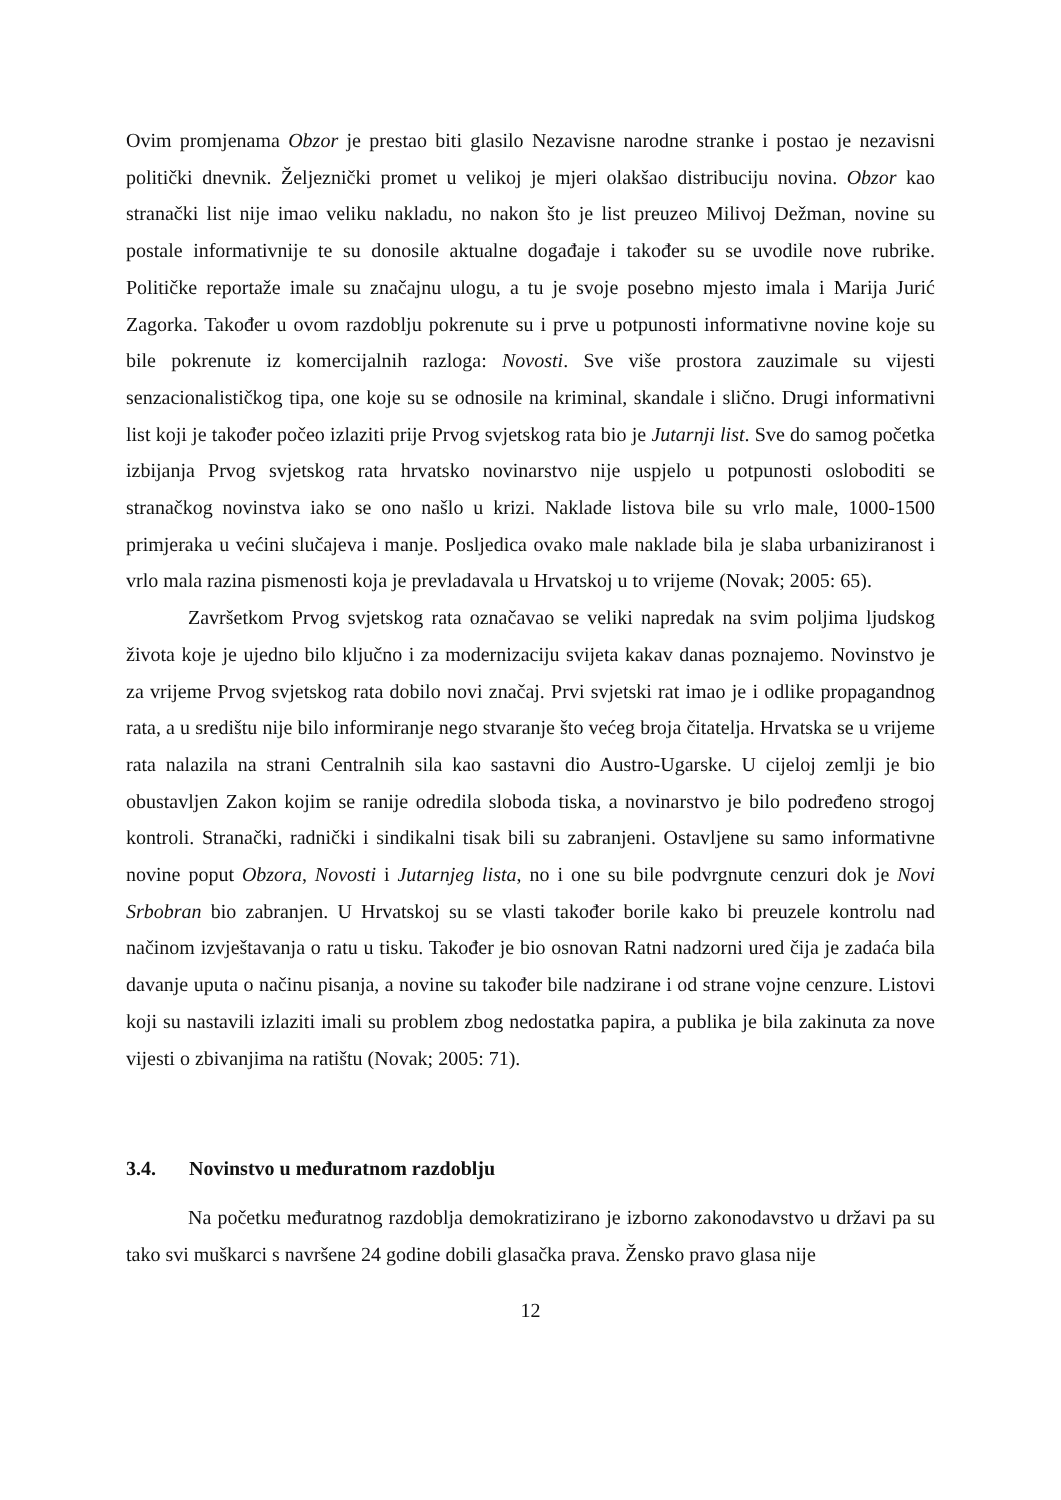Ovim promjenama Obzor je prestao biti glasilo Nezavisne narodne stranke i postao je nezavisni politički dnevnik. Željeznički promet u velikoj je mjeri olakšao distribuciju novina. Obzor kao stranački list nije imao veliku nakladu, no nakon što je list preuzeo Milivoj Dežman, novine su postale informativnije te su donosile aktualne događaje i također su se uvodile nove rubrike. Političke reportaže imale su značajnu ulogu, a tu je svoje posebno mjesto imala i Marija Jurić Zagorka. Također u ovom razdoblju pokrenute su i prve u potpunosti informativne novine koje su bile pokrenute iz komercijalnih razloga: Novosti. Sve više prostora zauzimale su vijesti senzacionalističkog tipa, one koje su se odnosile na kriminal, skandale i slično. Drugi informativni list koji je također počeo izlaziti prije Prvog svjetskog rata bio je Jutarnji list. Sve do samog početka izbijanja Prvog svjetskog rata hrvatsko novinarstvo nije uspjelo u potpunosti osloboditi se stranačkog novinstva iako se ono našlo u krizi. Naklade listova bile su vrlo male, 1000-1500 primjeraka u većini slučajeva i manje. Posljedica ovako male naklade bila je slaba urbaniziranost i vrlo mala razina pismenosti koja je prevladavala u Hrvatskoj u to vrijeme (Novak; 2005: 65).
Završetkom Prvog svjetskog rata označavao se veliki napredak na svim poljima ljudskog života koje je ujedno bilo ključno i za modernizaciju svijeta kakav danas poznajemo. Novinstvo je za vrijeme Prvog svjetskog rata dobilo novi značaj. Prvi svjetski rat imao je i odlike propagandnog rata, a u središtu nije bilo informiranje nego stvaranje što većeg broja čitatelja. Hrvatska se u vrijeme rata nalazila na strani Centralnih sila kao sastavni dio Austro-Ugarske. U cijeloj zemlji je bio obustavljen Zakon kojim se ranije odredila sloboda tiska, a novinarstvo je bilo podređeno strogoj kontroli. Stranački, radnički i sindikalni tisak bili su zabranjeni. Ostavljene su samo informativne novine poput Obzora, Novosti i Jutarnjeg lista, no i one su bile podvrgnute cenzuri dok je Novi Srbobran bio zabranjen. U Hrvatskoj su se vlasti također borile kako bi preuzele kontrolu nad načinom izvještavanja o ratu u tisku. Također je bio osnovan Ratni nadzorni ured čija je zadaća bila davanje uputa o načinu pisanja, a novine su također bile nadzirane i od strane vojne cenzure. Listovi koji su nastavili izlaziti imali su problem zbog nedostatka papira, a publika je bila zakinuta za nove vijesti o zbivanjima na ratištu (Novak; 2005: 71).
3.4. Novinstvo u međuratnom razdoblju
Na početku međuratnog razdoblja demokratizirano je izborno zakonodavstvo u državi pa su tako svi muškarci s navršene 24 godine dobili glasačka prava. Žensko pravo glasa nije
12